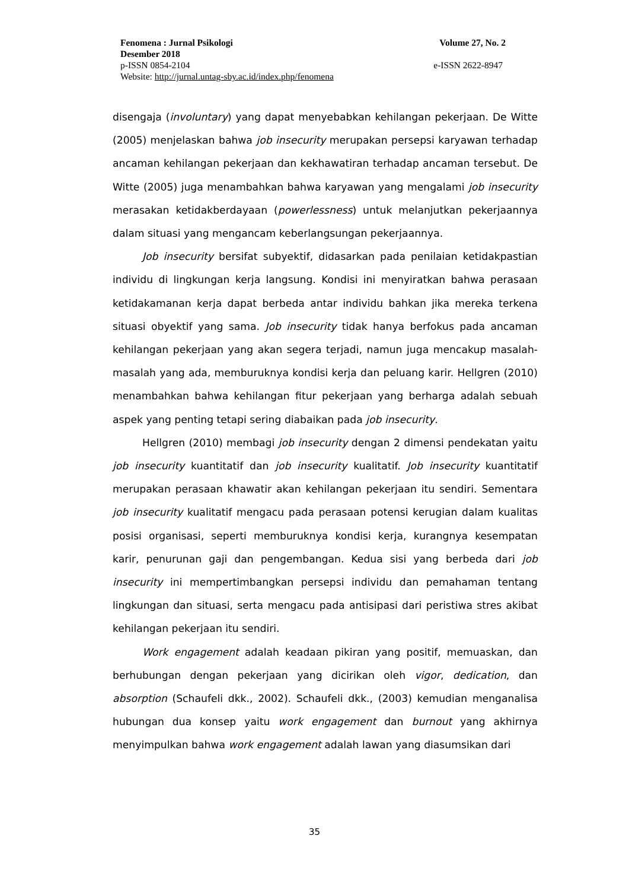Fenomena : Jurnal Psikologi Volume 27, No. 2
Desember 2018
p-ISSN 0854-2104 e-ISSN 2622-8947
Website: http://jurnal.untag-sby.ac.id/index.php/fenomena
disengaja (involuntary) yang dapat menyebabkan kehilangan pekerjaan. De Witte (2005) menjelaskan bahwa job insecurity merupakan persepsi karyawan terhadap ancaman kehilangan pekerjaan dan kekhawatiran terhadap ancaman tersebut. De Witte (2005) juga menambahkan bahwa karyawan yang mengalami job insecurity merasakan ketidakberdayaan (powerlessness) untuk melanjutkan pekerjaannya dalam situasi yang mengancam keberlangsungan pekerjaannya.
Job insecurity bersifat subyektif, didasarkan pada penilaian ketidakpastian individu di lingkungan kerja langsung. Kondisi ini menyiratkan bahwa perasaan ketidakamanan kerja dapat berbeda antar individu bahkan jika mereka terkena situasi obyektif yang sama. Job insecurity tidak hanya berfokus pada ancaman kehilangan pekerjaan yang akan segera terjadi, namun juga mencakup masalah-masalah yang ada, memburuknya kondisi kerja dan peluang karir. Hellgren (2010) menambahkan bahwa kehilangan fitur pekerjaan yang berharga adalah sebuah aspek yang penting tetapi sering diabaikan pada job insecurity.
Hellgren (2010) membagi job insecurity dengan 2 dimensi pendekatan yaitu job insecurity kuantitatif dan job insecurity kualitatif. Job insecurity kuantitatif merupakan perasaan khawatir akan kehilangan pekerjaan itu sendiri. Sementara job insecurity kualitatif mengacu pada perasaan potensi kerugian dalam kualitas posisi organisasi, seperti memburuknya kondisi kerja, kurangnya kesempatan karir, penurunan gaji dan pengembangan. Kedua sisi yang berbeda dari job insecurity ini mempertimbangkan persepsi individu dan pemahaman tentang lingkungan dan situasi, serta mengacu pada antisipasi dari peristiwa stres akibat kehilangan pekerjaan itu sendiri.
Work engagement adalah keadaan pikiran yang positif, memuaskan, dan berhubungan dengan pekerjaan yang dicirikan oleh vigor, dedication, dan absorption (Schaufeli dkk., 2002). Schaufeli dkk., (2003) kemudian menganalisa hubungan dua konsep yaitu work engagement dan burnout yang akhirnya menyimpulkan bahwa work engagement adalah lawan yang diasumsikan dari
35